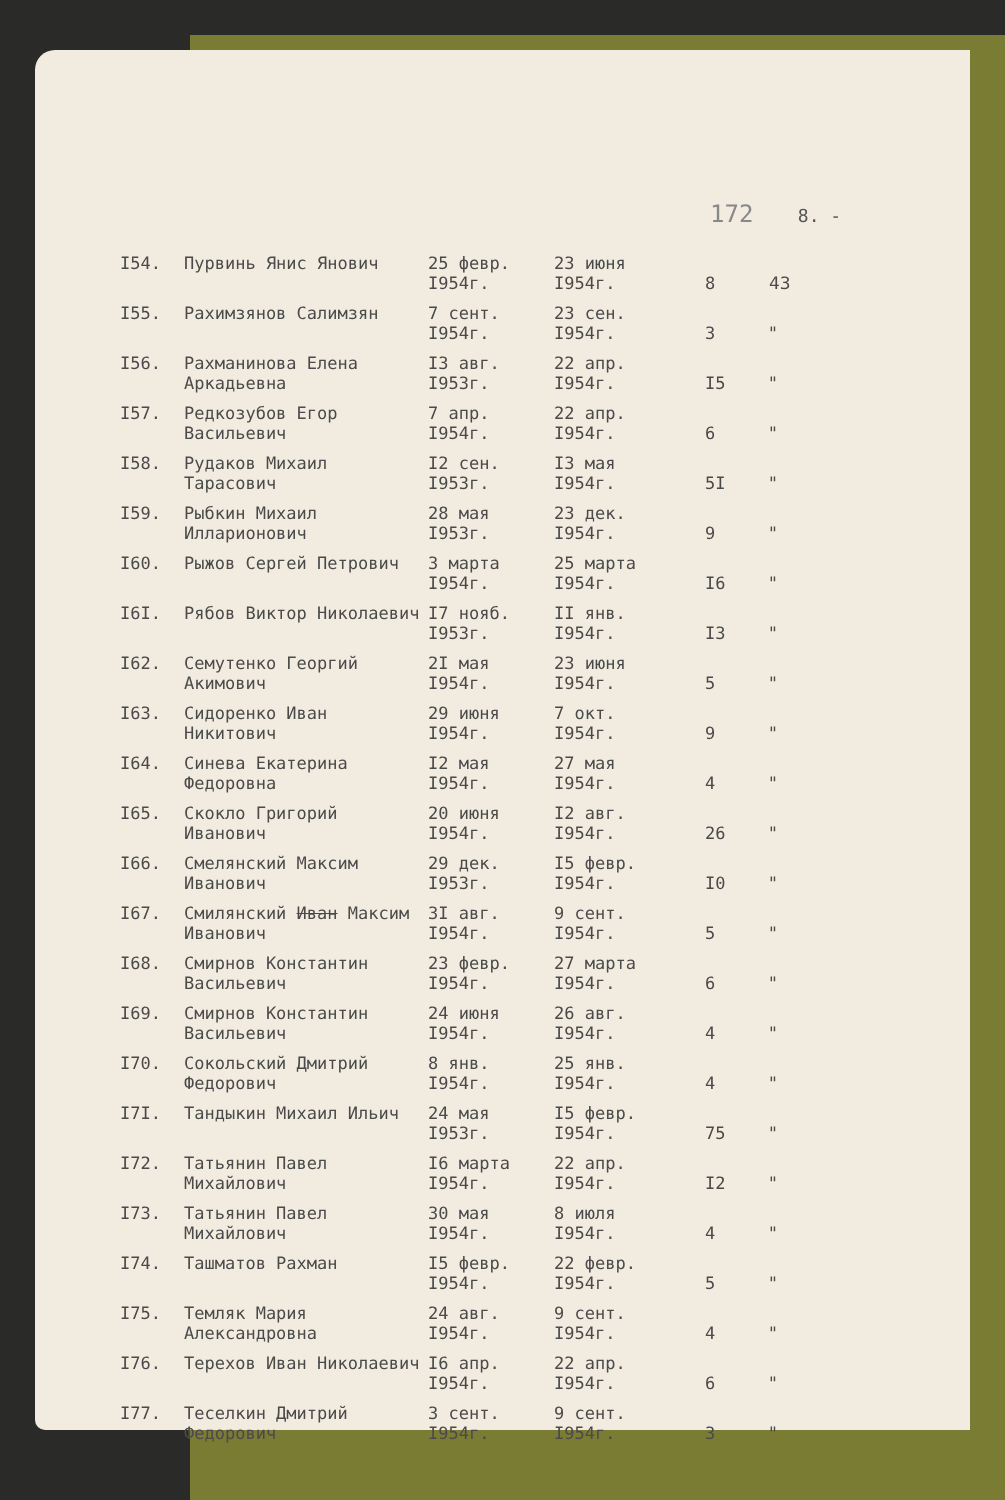172 8. -
| I54. | Пурвинь Янис Янович | 25 февр. I954г. | 23 июня I954г. | 8 | 43 |
| I55. | Рахимзянов Салимзян | 7 сент. I954г. | 23 сен. I954г. | 3 | " |
| I56. | Рахманинова Елена Аркадьевна | I3 авг. I953г. | 22 апр. I954г. | I5 | " |
| I57. | Редкозубов Егор Васильевич | 7 апр. I954г. | 22 апр. I954г. | 6 | " |
| I58. | Рудаков Михаил Тарасович | I2 сен. I953г. | I3 мая I954г. | 5I | " |
| I59. | Рыбкин Михаил Илларионович | 28 мая I953г. | 23 дек. I954г. | 9 | " |
| I60. | Рыжов Сергей Петрович | 3 марта I954г. | 25 марта I954г. | I6 | " |
| I6I. | Рябов Виктор Николаевич | I7 нояб. I953г. | II янв. I954г. | I3 | " |
| I62. | Семутенко Георгий Акимович | 2I мая I954г. | 23 июня I954г. | 5 | " |
| I63. | Сидоренко Иван Никитович | 29 июня I954г. | 7 окт. I954г. | 9 | " |
| I64. | Синева Екатерина Федоровна | I2 мая I954г. | 27 мая I954г. | 4 | " |
| I65. | Скокло Григорий Иванович | 20 июня I954г. | I2 авг. I954г. | 26 | " |
| I66. | Смелянский Максим Иванович | 29 дек. I953г. | I5 февр. I954г. | I0 | " |
| I67. | Смилянский Иван Максим Иванович | 3I авг. I954г. | 9 сент. I954г. | 5 | " |
| I68. | Смирнов Константин Васильевич | 23 февр. I954г. | 27 марта I954г. | 6 | " |
| I69. | Смирнов Константин Васильевич | 24 июня I954г. | 26 авг. I954г. | 4 | " |
| I70. | Сокольский Дмитрий Федорович | 8 янв. I954г. | 25 янв. I954г. | 4 | " |
| I7I. | Тандыкин Михаил Ильич | 24 мая I953г. | I5 февр. I954г. | 75 | " |
| I72. | Татьянин Павел Михайлович | I6 марта I954г. | 22 апр. I954г. | I2 | " |
| I73. | Татьянин Павел Михайлович | 30 мая I954г. | 8 июля I954г. | 4 | " |
| I74. | Ташматов Рахман | I5 февр. I954г. | 22 февр. I954г. | 5 | " |
| I75. | Темляк Мария Александровна | 24 авг. I954г. | 9 сент. I954г. | 4 | " |
| I76. | Терехов Иван Николаевич | I6 апр. I954г. | 22 апр. I954г. | 6 | " |
| I77. | Теселкин Дмитрий Федорович | 3 сент. I954г. | 9 сент. I954г. | 3 | " |